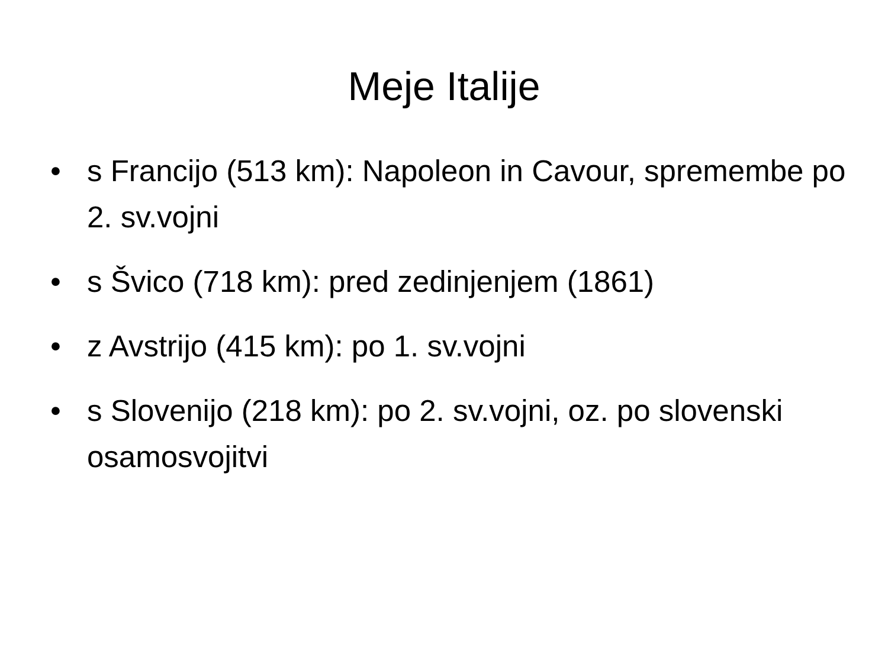Meje Italije
• s Francijo (513 km): Napoleon in Cavour, spremembe po 2. sv.vojni
• s Švico (718 km): pred zedinjenjem (1861)
• z Avstrijo (415 km): po 1. sv.vojni
• s Slovenijo (218 km): po 2. sv.vojni, oz. po slovenski osamosvojitvi